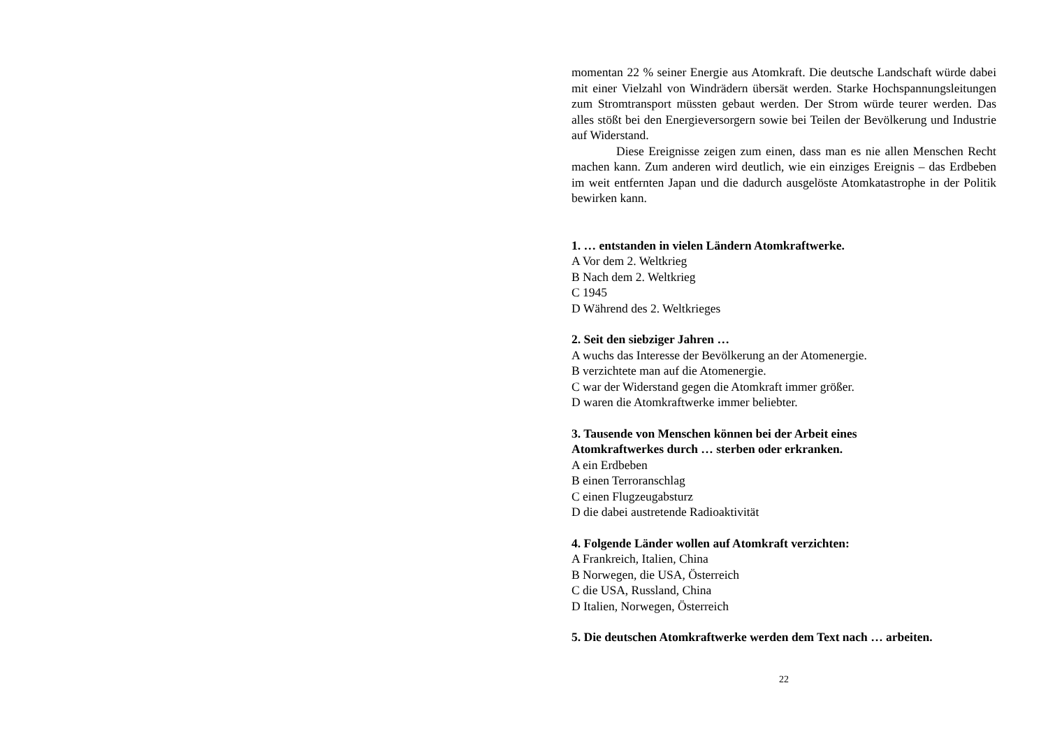momentan 22 % seiner Energie aus Atomkraft. Die deutsche Landschaft würde dabei mit einer Vielzahl von Windrädern übersät werden. Starke Hochspannungsleitungen zum Stromtransport müssten gebaut werden. Der Strom würde teurer werden. Das alles stößt bei den Energieversorgern sowie bei Teilen der Bevölkerung und Industrie auf Widerstand.
Diese Ereignisse zeigen zum einen, dass man es nie allen Menschen Recht machen kann. Zum anderen wird deutlich, wie ein einziges Ereignis – das Erdbeben im weit entfernten Japan und die dadurch ausgelöste Atomkatastrophe in der Politik bewirken kann.
1. … entstanden in vielen Ländern Atomkraftwerke.
A Vor dem 2. Weltkrieg
B Nach dem 2. Weltkrieg
C 1945
D Während des 2. Weltkrieges
2. Seit den siebziger Jahren …
A wuchs das Interesse der Bevölkerung an der Atomenergie.
B verzichtete man auf die Atomenergie.
C war der Widerstand gegen die Atomkraft immer größer.
D waren die Atomkraftwerke immer beliebter.
3. Tausende von Menschen können bei der Arbeit eines
Atomkraftwerkes durch … sterben oder erkranken.
A ein Erdbeben
B einen Terroranschlag
C einen Flugzeugabsturz
D die dabei austretende Radioaktivität
4. Folgende Länder wollen auf Atomkraft verzichten:
A Frankreich, Italien, China
B Norwegen, die USA, Österreich
C die USA, Russland, China
D Italien, Norwegen, Österreich
5. Die deutschen Atomkraftwerke werden dem Text nach … arbeiten.
22